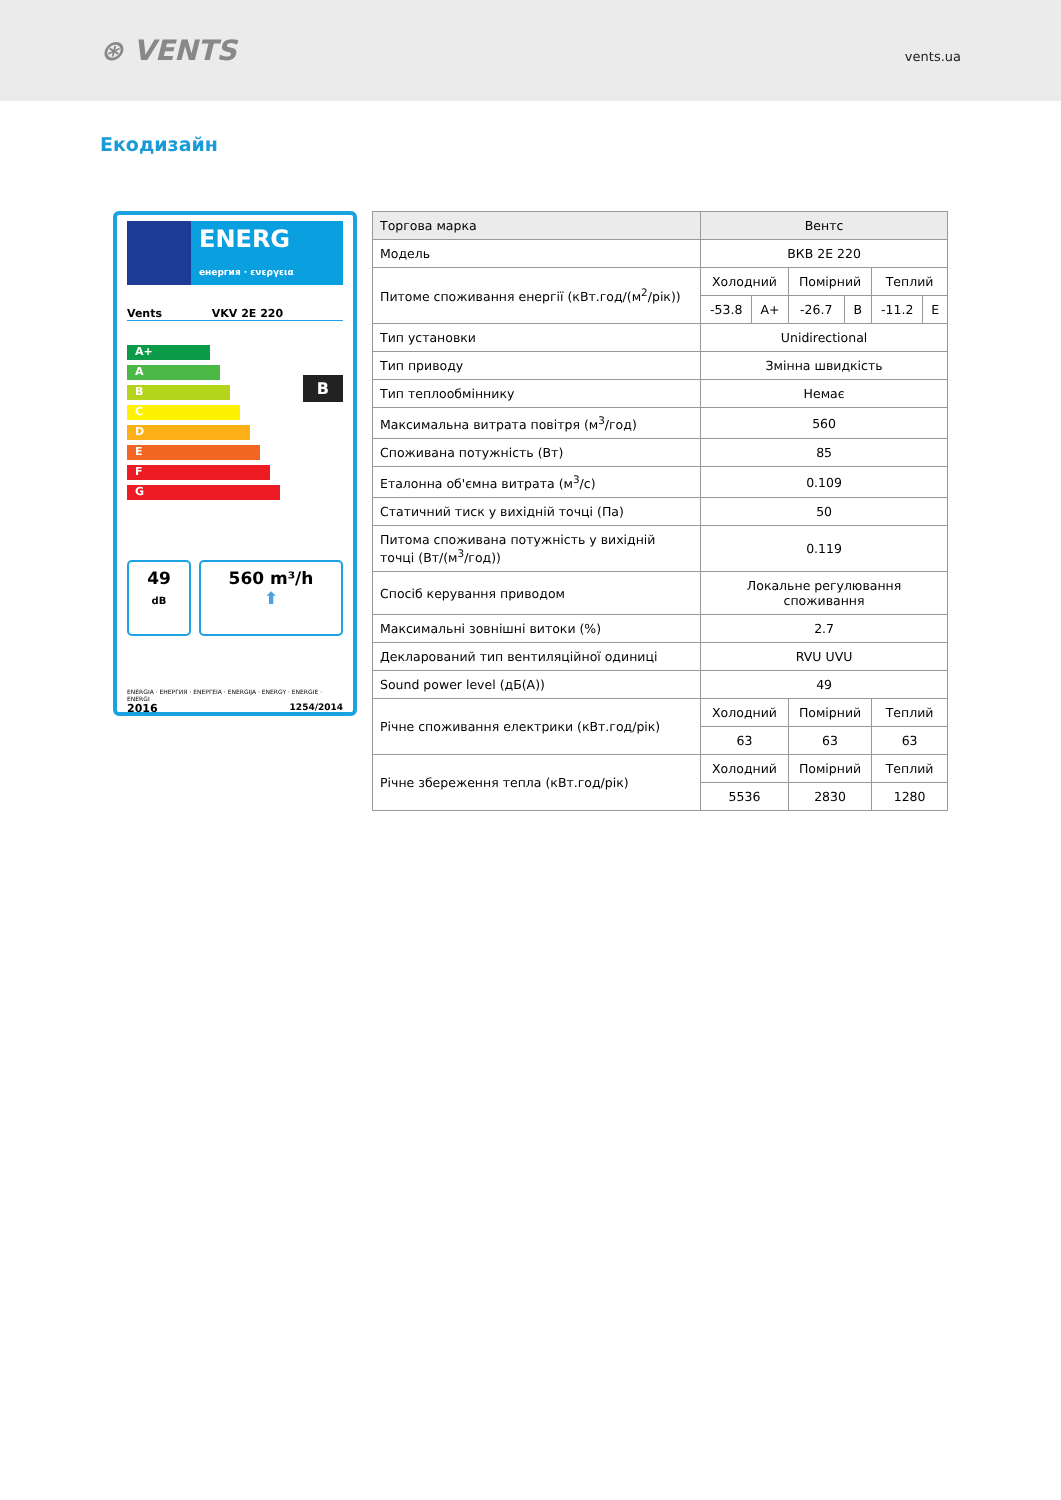⊛ VENTS
vents.ua
Екодизайн
ENERG енергия · ενεργεια
Vents VKV 2E 220
A+
A
B
C
D
E
F
G
B
49
dB
560 m³/h
⬆
ENERGIA · ЕНЕРГИЯ · ΕΝΕΡΓΕΙΑ · ENERGIJA · ENERGY · ENERGIE · ENERGI
2016 1254/2014
| Торгова марка | Вентс | | | | | |
| Модель | ВКВ 2Е 220 | | | | | |
| Питоме споживання енергії (кВт.год/(м<sup>2</sup>/рік)) | Холодний | | Помірний | | Теплий | |
| | -53.8 | A+ | -26.7 | B | -11.2 | E |
| Тип установки | Unidirectional | | | | | |
| Тип приводу | Змінна швидкість | | | | | |
| Тип теплообміннику | Немає | | | | | |
| Максимальна витрата повітря (м<sup>3</sup>/год) | 560 | | | | | |
| Споживана потужність (Вт) | 85 | | | | | |
| Еталонна об'ємна витрата (м<sup>3</sup>/с) | 0.109 | | | | | |
| Статичний тиск у вихідній точці (Па) | 50 | | | | | |
| Питома споживана потужність у вихідній точці (Вт/(м<sup>3</sup>/год)) | 0.119 | | | | | |
| Спосіб керування приводом | Локальне регулювання споживання | | | | | |
| Максимальні зовнішні витоки (%) | 2.7 | | | | | |
| Декларований тип вентиляційної одиниці | RVU UVU | | | | | |
| Sound power level (дБ(А)) | 49 | | | | | |
| Річне споживання електрики (кВт.год/рік) | Холодний | | Помірний | | Теплий | |
| | 63 | | 63 | | 63 | |
| Річне збереження тепла (кВт.год/рік) | Холодний | | Помірний | | Теплий | |
| | 5536 | | 2830 | | 1280 | |